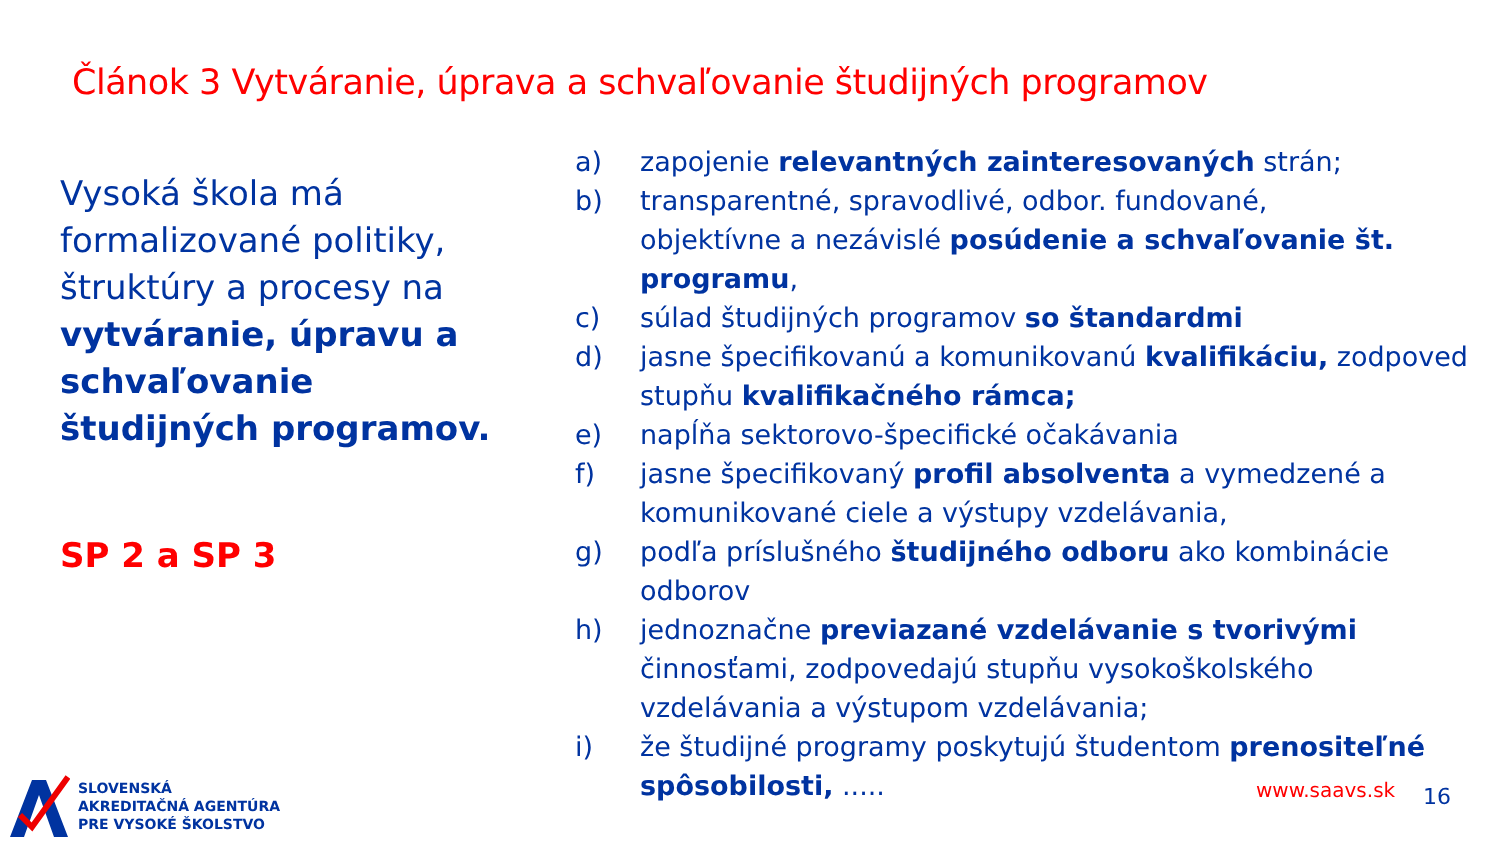Článok 3 Vytváranie, úprava a schvaľovanie študijných programov
Vysoká škola má formalizované politiky, štruktúry a procesy na vytváranie, úpravu a schvaľovanie študijných programov.
SP 2 a SP 3
a) zapojenie relevantných zainteresovaných strán;
b) transparentné, spravodlivé, odbor. fundované,
objektívne a nezávislé posúdenie a schvaľovanie št.
programu,
c) súlad študijných programov so štandardmi
d) jasne špecifikovanú a komunikovanú kvalifikáciu, zodpoved
stupňu kvalifikačného rámca;
e) napĺňa sektorovo-špecifické očakávania
f) jasne špecifikovaný profil absolventa a vymedzené a
komunikované ciele a výstupy vzdelávania,
g) podľa príslušného študijného odboru ako kombinácie
odborov
h) jednoznačne previazané vzdelávanie s tvorivými
činnosťami, zodpovedajú stupňu vysokoškolského
vzdelávania a výstupom vzdelávania;
i) že študijné programy poskytujú študentom prenositeľné
spôsobilosti, .....
SLOVENSKÁ
AKREDITAČNÁ AGENTÚRA
PRE VYSOKÉ ŠKOLSTVO
www.saavs.sk 16